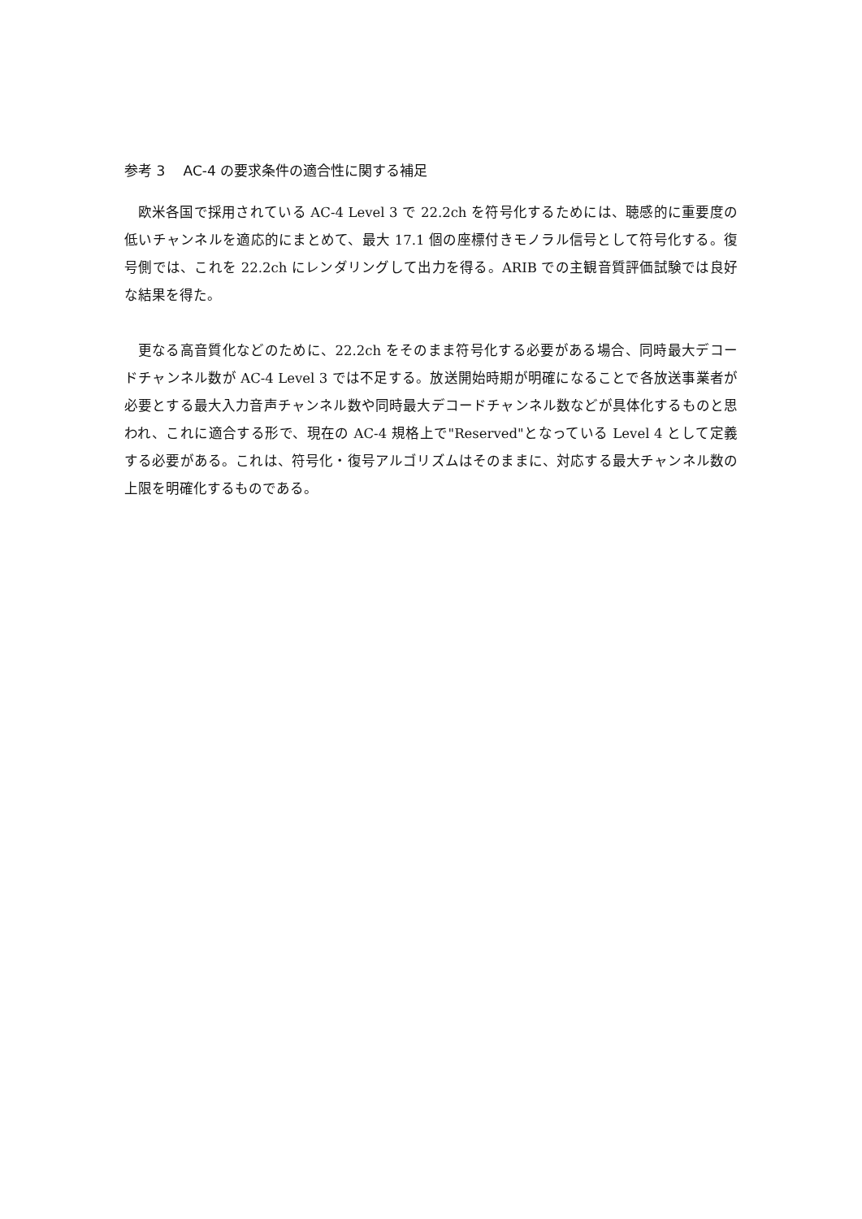参考 3　 AC-4 の要求条件の適合性に関する補足
欧米各国で採用されている AC-4 Level 3 で 22.2ch を符号化するためには、聴感的に重要度の低いチャンネルを適応的にまとめて、最大 17.1 個の座標付きモノラル信号として符号化する。復号側では、これを 22.2ch にレンダリングして出力を得る。ARIB での主観音質評価試験では良好な結果を得た。
更なる高音質化などのために、22.2ch をそのまま符号化する必要がある場合、同時最大デコードチャンネル数が AC-4 Level 3 では不足する。放送開始時期が明確になることで各放送事業者が必要とする最大入力音声チャンネル数や同時最大デコードチャンネル数などが具体化するものと思われ、これに適合する形で、現在の AC-4 規格上で"Reserved"となっている Level 4 として定義する必要がある。これは、符号化・復号アルゴリズムはそのままに、対応する最大チャンネル数の上限を明確化するものである。